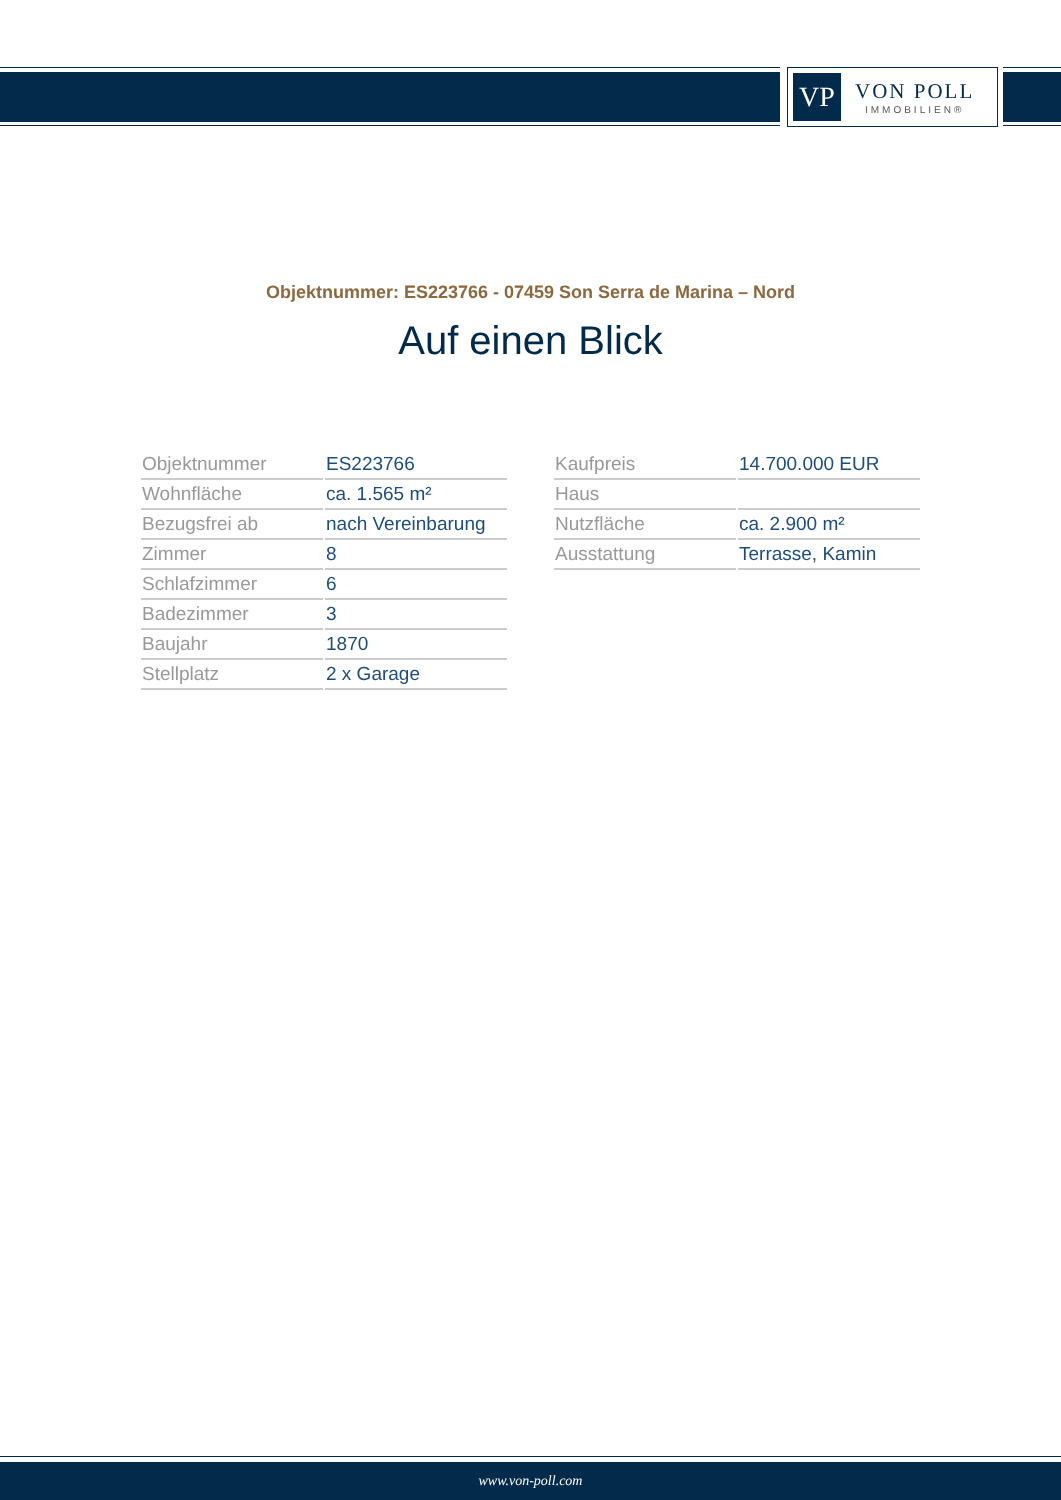VP
VON POLL
IMMOBILIEN®
Objektnummer: ES223766 - 07459 Son Serra de Marina – Nord
Auf einen Blick
| Objektnummer | ES223766 |
| Wohnfläche | ca. 1.565 m² |
| Bezugsfrei ab | nach Vereinbarung |
| Zimmer | 8 |
| Schlafzimmer | 6 |
| Badezimmer | 3 |
| Baujahr | 1870 |
| Stellplatz | 2 x Garage |
| Kaufpreis | 14.700.000 EUR |
| Haus | |
| Nutzfläche | ca. 2.900 m² |
| Ausstattung | Terrasse, Kamin |
www.von-poll.com